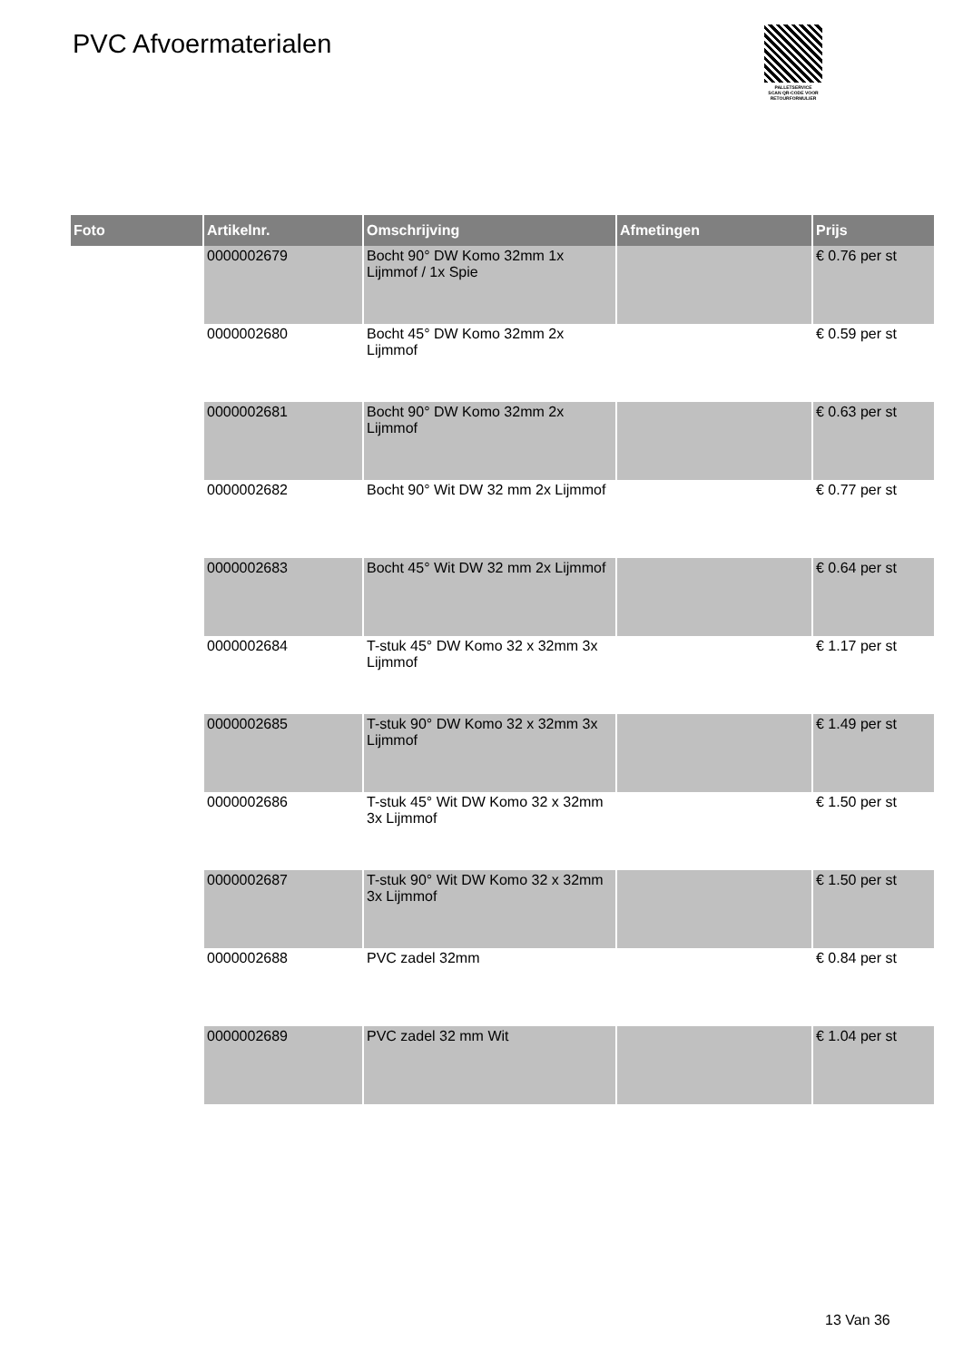PVC Afvoermaterialen
PALLETSERVICE
SCAN QR-CODE VOOR RETOURFORMULIER
| Foto | Artikelnr. | Omschrijving | Afmetingen | Prijs |
| --- | --- | --- | --- | --- |
| | 0000002679 | Bocht 90° DW Komo 32mm 1x Lijmmof / 1x Spie | | € 0.76 per st |
| | 0000002680 | Bocht 45° DW Komo 32mm 2x Lijmmof | | € 0.59 per st |
| | 0000002681 | Bocht 90° DW Komo 32mm 2x Lijmmof | | € 0.63 per st |
| | 0000002682 | Bocht 90° Wit DW 32 mm 2x Lijmmof | | € 0.77 per st |
| | 0000002683 | Bocht 45° Wit DW 32 mm 2x Lijmmof | | € 0.64 per st |
| | 0000002684 | T-stuk 45° DW Komo 32 x 32mm 3x Lijmmof | | € 1.17 per st |
| | 0000002685 | T-stuk 90° DW Komo 32 x 32mm 3x Lijmmof | | € 1.49 per st |
| | 0000002686 | T-stuk 45° Wit DW Komo 32 x 32mm 3x Lijmmof | | € 1.50 per st |
| | 0000002687 | T-stuk 90° Wit DW Komo 32 x 32mm 3x Lijmmof | | € 1.50 per st |
| | 0000002688 | PVC zadel 32mm | | € 0.84 per st |
| | 0000002689 | PVC zadel 32 mm Wit | | € 1.04 per st |
13 Van 36